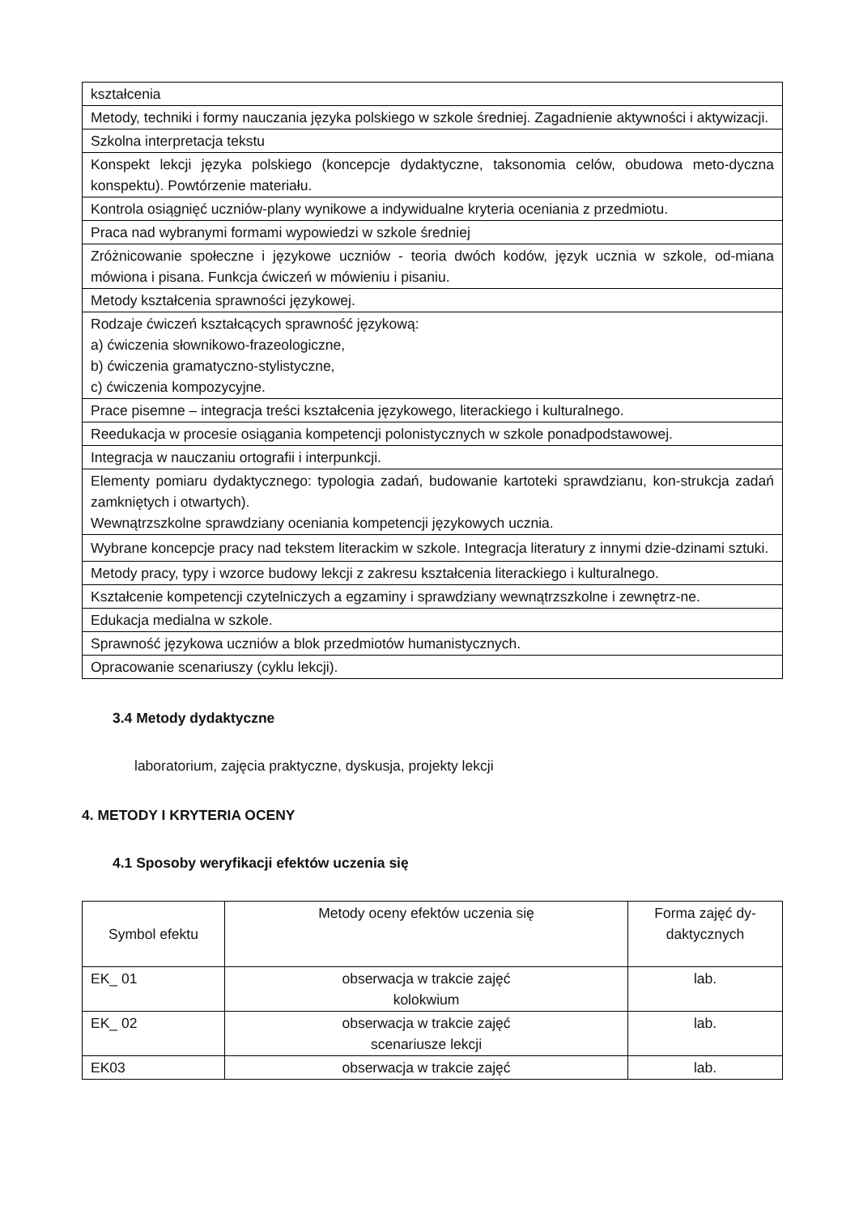| kształcenia |
| Metody, techniki i formy nauczania języka polskiego w szkole średniej. Zagadnienie aktywności i aktywizacji. |
| Szkolna interpretacja tekstu |
| Konspekt lekcji języka polskiego (koncepcje dydaktyczne, taksonomia celów, obudowa meto-dyczna konspektu). Powtórzenie materiału. |
| Kontrola osiągnięć uczniów-plany wynikowe a indywidualne kryteria oceniania z przedmiotu. |
| Praca nad wybranymi formami wypowiedzi w szkole średniej |
| Zróżnicowanie społeczne i językowe uczniów - teoria dwóch kodów, język ucznia w szkole, od-miana mówiona i pisana. Funkcja ćwiczeń w mówieniu i pisaniu. |
| Metody kształcenia sprawności językowej. |
| Rodzaje ćwiczeń kształcących sprawność językową: a) ćwiczenia słownikowo-frazeologiczne, b) ćwiczenia gramatyczno-stylistyczne, c) ćwiczenia kompozycyjne. |
| Prace pisemne – integracja treści kształcenia językowego, literackiego i kulturalnego. |
| Reedukacja w procesie osiągania kompetencji polonistycznych w szkole ponadpodstawowej. |
| Integracja w nauczaniu ortografii i interpunkcji. |
| Elementy pomiaru dydaktycznego: typologia zadań, budowanie kartoteki sprawdzianu, kon-strukcja zadań zamkniętych i otwartych). Wewnątrzszkolne sprawdziany oceniania kompetencji językowych ucznia. |
| Wybrane koncepcje pracy nad tekstem literackim w szkole. Integracja literatury z innymi dzie-dzinami sztuki. |
| Metody pracy, typy i wzorce budowy lekcji z zakresu kształcenia literackiego i kulturalnego. |
| Kształcenie kompetencji czytelniczych a egzaminy i sprawdziany wewnątrzszkolne i zewnętrz-ne. |
| Edukacja medialna w szkole. |
| Sprawność językowa uczniów a blok przedmiotów humanistycznych. |
| Opracowanie scenariuszy (cyklu lekcji). |
3.4 Metody dydaktyczne
laboratorium, zajęcia praktyczne, dyskusja, projekty lekcji
4. METODY I KRYTERIA OCENY
4.1 Sposoby weryfikacji efektów uczenia się
| Symbol efektu | Metody oceny efektów uczenia się | Forma zajęć dy-daktycznych |
| --- | --- | --- |
| EK_ 01 | obserwacja w trakcie zajęć kolokwium | lab. |
| EK_ 02 | obserwacja w trakcie zajęć scenariusze lekcji | lab. |
| EK03 | obserwacja w trakcie zajęć | lab. |